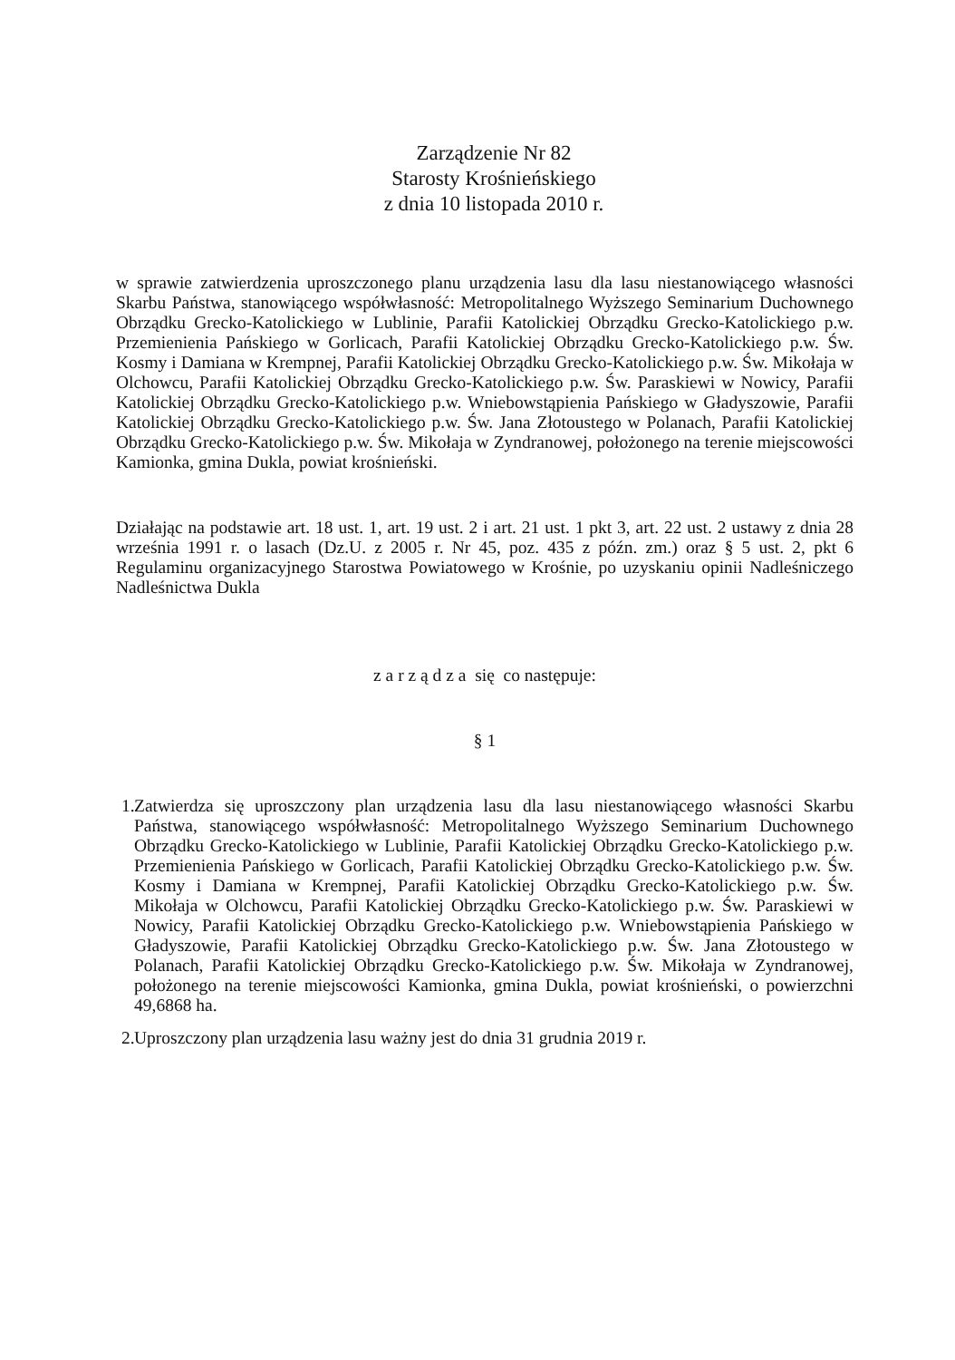Zarządzenie Nr 82
Starosty Krośnieńskiego
z dnia 10 listopada 2010 r.
w sprawie zatwierdzenia uproszczonego planu urządzenia lasu dla lasu niestanowiącego własności Skarbu Państwa, stanowiącego współwłasność: Metropolitalnego Wyższego Seminarium Duchownego Obrządku Grecko-Katolickiego w Lublinie, Parafii Katolickiej Obrządku Grecko-Katolickiego p.w. Przemienienia Pańskiego w Gorlicach, Parafii Katolickiej Obrządku Grecko-Katolickiego p.w. Św. Kosmy i Damiana w Krempnej, Parafii Katolickiej Obrządku Grecko-Katolickiego p.w. Św. Mikołaja w Olchowcu, Parafii Katolickiej Obrządku Grecko-Katolickiego p.w. Św. Paraskiewi w Nowicy, Parafii Katolickiej Obrządku Grecko-Katolickiego p.w. Wniebowstąpienia Pańskiego w Gładyszowie, Parafii Katolickiej Obrządku Grecko-Katolickiego p.w. Św. Jana Złotoustego w Polanach, Parafii Katolickiej Obrządku Grecko-Katolickiego p.w. Św. Mikołaja w Zyndranowej, położonego na terenie miejscowości Kamionka, gmina Dukla, powiat krośnieński.
Działając na podstawie art. 18 ust. 1, art. 19 ust. 2 i art. 21 ust. 1 pkt 3, art. 22 ust. 2 ustawy z dnia 28 września 1991 r. o lasach (Dz.U. z 2005 r. Nr 45, poz. 435 z późn. zm.) oraz § 5 ust. 2, pkt 6 Regulaminu organizacyjnego Starostwa Powiatowego w Krośnie, po uzyskaniu opinii Nadleśniczego Nadleśnictwa Dukla
z a r z ą d z a się co następuje:
§ 1
1.
Zatwierdza się uproszczony plan urządzenia lasu dla lasu niestanowiącego własności Skarbu Państwa, stanowiącego współwłasność: Metropolitalnego Wyższego Seminarium Duchownego Obrządku Grecko-Katolickiego w Lublinie, Parafii Katolickiej Obrządku Grecko-Katolickiego p.w. Przemienienia Pańskiego w Gorlicach, Parafii Katolickiej Obrządku Grecko-Katolickiego p.w. Św. Kosmy i Damiana w Krempnej, Parafii Katolickiej Obrządku Grecko-Katolickiego p.w. Św. Mikołaja w Olchowcu, Parafii Katolickiej Obrządku Grecko-Katolickiego p.w. Św. Paraskiewi w Nowicy, Parafii Katolickiej Obrządku Grecko-Katolickiego p.w. Wniebowstąpienia Pańskiego w Gładyszowie, Parafii Katolickiej Obrządku Grecko-Katolickiego p.w. Św. Jana Złotoustego w Polanach, Parafii Katolickiej Obrządku Grecko-Katolickiego p.w. Św. Mikołaja w Zyndranowej, położonego na terenie miejscowości Kamionka, gmina Dukla, powiat krośnieński, o powierzchni 49,6868 ha.
2.
Uproszczony plan urządzenia lasu ważny jest do dnia 31 grudnia 2019 r.